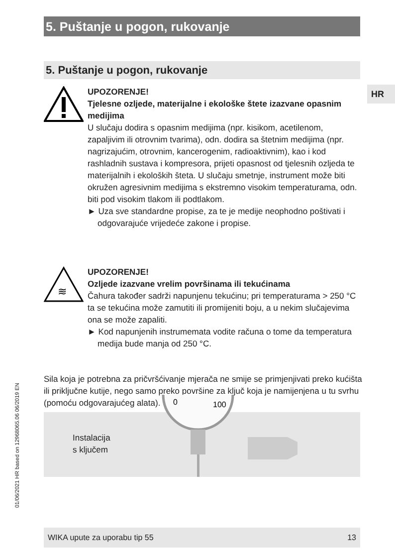5. Puštanje u pogon, rukovanje
5. Puštanje u pogon, rukovanje
HR
UPOZORENJE!
Tjelesne ozljede, materijalne i ekološke štete izazvane opasnim medijima
U slučaju dodira s opasnim medijima (npr. kisikom, acetilenom, zapaljivim ili otrovnim tvarima), odn. dodira sa štetnim medijima (npr. nagrizajućim, otrovnim, kancerogenim, radioaktivnim), kao i kod rashladnih sustava i kompresora, prijeti opasnost od tjelesnih ozljeda te materijalnih i ekoloških šteta. U slučaju smetnje, instrument može biti okružen agresivnim medijima s ekstremno visokim temperaturama, odn. biti pod visokim tlakom ili podtlakom.
► Uza sve standardne propise, za te je medije neophodno poštivati i odgovarajuće vrijedeće zakone i propise.
≋
UPOZORENJE!
Ozljede izazvane vrelim površinama ili tekućinama
Čahura također sadrži napunjenu tekućinu; pri temperaturama > 250 °C ta se tekućina može zamutiti ili promijeniti boju, a u nekim slučajevima ona se može zapaliti.
► Kod napunjenih instrumemata vodite računa o tome da temperatura medija bude manja od 250 °C.
Sila koja je potrebna za pričvršćivanje mjerača ne smije se primjenjivati preko kućišta ili priključne kutije, nego samo preko površine za ključ koja je namijenjena u tu svrhu (pomoću odgovarajućeg alata).
Instalacija
s ključem
0
100
01/06/2021 HR based on 12968065.06 06/2019 EN
WIKA upute za uporabu tip 55 13